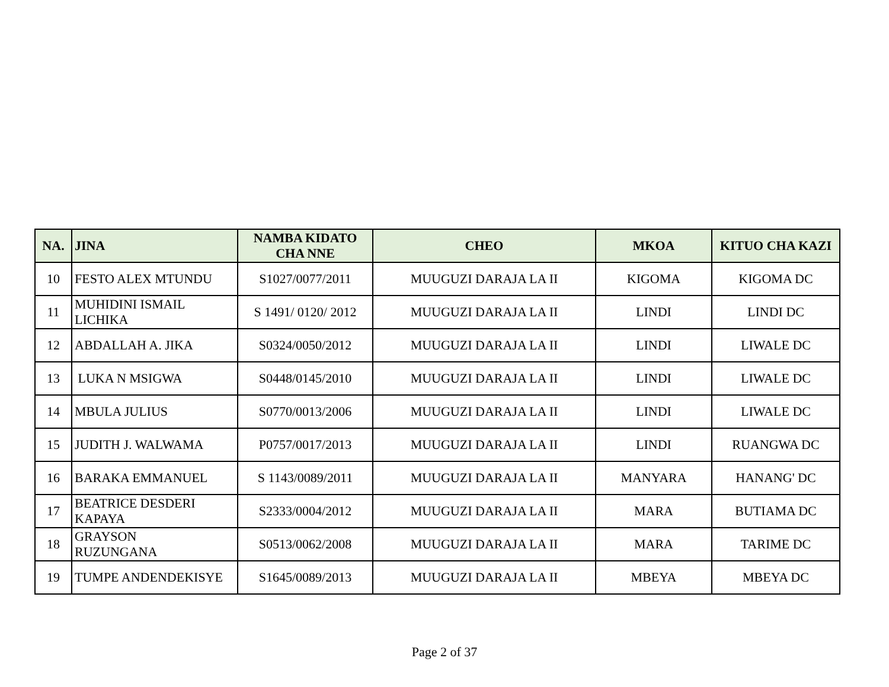| NA. | JINA | NAMBA KIDATO CHA NNE | CHEO | MKOA | KITUO CHA KAZI |
| --- | --- | --- | --- | --- | --- |
| 10 | FESTO ALEX MTUNDU | S1027/0077/2011 | MUUGUZI DARAJA LA II | KIGOMA | KIGOMA DC |
| 11 | MUHIDINI ISMAIL LICHIKA | S 1491/ 0120/ 2012 | MUUGUZI DARAJA LA II | LINDI | LINDI DC |
| 12 | ABDALLAH A. JIKA | S0324/0050/2012 | MUUGUZI DARAJA LA II | LINDI | LIWALE DC |
| 13 | LUKA N MSIGWA | S0448/0145/2010 | MUUGUZI DARAJA LA II | LINDI | LIWALE DC |
| 14 | MBULA JULIUS | S0770/0013/2006 | MUUGUZI DARAJA LA II | LINDI | LIWALE DC |
| 15 | JUDITH J. WALWAMA | P0757/0017/2013 | MUUGUZI DARAJA LA II | LINDI | RUANGWA DC |
| 16 | BARAKA EMMANUEL | S 1143/0089/2011 | MUUGUZI DARAJA LA II | MANYARA | HANANG' DC |
| 17 | BEATRICE DESDERI KAPAYA | S2333/0004/2012 | MUUGUZI DARAJA LA II | MARA | BUTIAMA DC |
| 18 | GRAYSON RUZUNGANA | S0513/0062/2008 | MUUGUZI DARAJA LA II | MARA | TARIME DC |
| 19 | TUMPE ANDENDEKISYE | S1645/0089/2013 | MUUGUZI DARAJA LA II | MBEYA | MBEYA DC |
Page 2 of 37